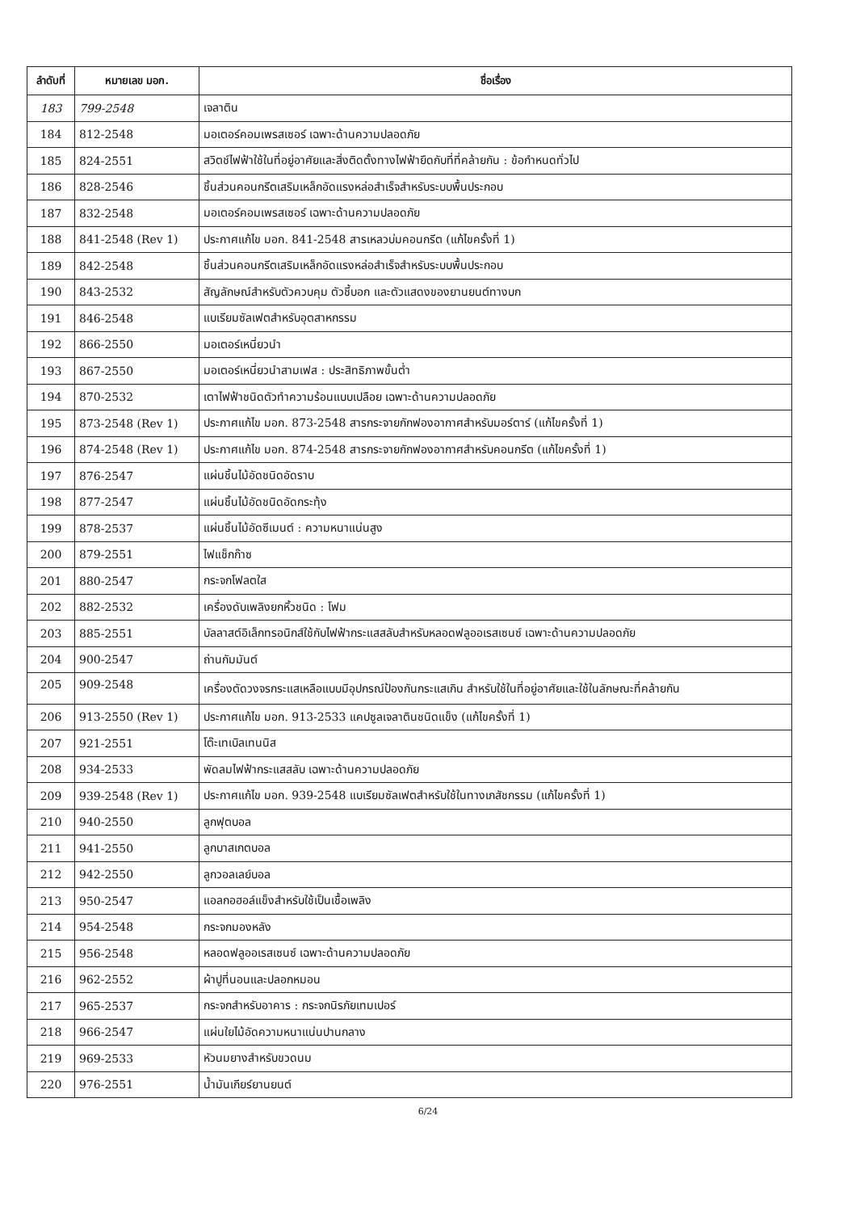| ลำดับที่ | หมายเลข มอก. | ชื่อเรื่อง |
| --- | --- | --- |
| 183 | 799-2548 | เจลาติน |
| 184 | 812-2548 | มอเตอร์คอมเพรสเซอร์ เฉพาะด้านความปลอดภัย |
| 185 | 824-2551 | สวิตช์ไฟฟ้าใช้ในที่อยู่อาศัยและสิ่งติดตั้งทางไฟฟ้ายึดกับที่ที่คล้ายกัน : ข้อกำหนดทั่วไป |
| 186 | 828-2546 | ชิ้นส่วนคอนกรีตเสริมเหล็กอัดแรงหล่อสำเร็จสำหรับระบบพื้นประกอบ |
| 187 | 832-2548 | มอเตอร์คอมเพรสเซอร์ เฉพาะด้านความปลอดภัย |
| 188 | 841-2548 (Rev 1) | ประกาศแก้ไข มอก. 841-2548 สารเหลวบ่มคอนกรีต (แก้ไขครั้งที่ 1) |
| 189 | 842-2548 | ชิ้นส่วนคอนกรีตเสริมเหล็กอัดแรงหล่อสำเร็จสำหรับระบบพื้นประกอบ |
| 190 | 843-2532 | สัญลักษณ์สำหรับตัวควบคุม ตัวชี้บอก และตัวแสดงของยานยนต์ทางบก |
| 191 | 846-2548 | แบเรียมซัลเฟตสำหรับอุตสาหกรรม |
| 192 | 866-2550 | มอเตอร์เหนี่ยวนำ |
| 193 | 867-2550 | มอเตอร์เหนี่ยวนำสามเฟส : ประสิทธิภาพขั้นต่ำ |
| 194 | 870-2532 | เตาไฟฟ้าชนิดตัวทำความร้อนแบบเปลือย เฉพาะด้านความปลอดภัย |
| 195 | 873-2548 (Rev 1) | ประกาศแก้ไข มอก. 873-2548 สารกระจายกักฟองอากาศสำหรับมอร์ตาร์ (แก้ไขครั้งที่ 1) |
| 196 | 874-2548 (Rev 1) | ประกาศแก้ไข มอก. 874-2548 สารกระจายกักฟองอากาศสำหรับคอนกรีต (แก้ไขครั้งที่ 1) |
| 197 | 876-2547 | แผ่นชิ้นไม้อัดชนิดอัดราบ |
| 198 | 877-2547 | แผ่นชิ้นไม้อัดชนิดอัดกระทุ้ง |
| 199 | 878-2537 | แผ่นชิ้นไม้อัดซีเมนต์ : ความหนาแน่นสูง |
| 200 | 879-2551 | ไฟแช็กก๊าซ |
| 201 | 880-2547 | กระจกโฟลตใส |
| 202 | 882-2532 | เครื่องดับเพลิงยกหิ้วชนิด : โฟม |
| 203 | 885-2551 | บัลลาสต์อิเล็กทรอนิกส์ใช้กับไฟฟ้ากระแสสลับสำหรับหลอดฟลูออเรสเซนซ์ เฉพาะด้านความปลอดภัย |
| 204 | 900-2547 | ถ่านกัมมันต์ |
| 205 | 909-2548 | เครื่องตัดวงจรกระแสเหลือแบบมีอุปกรณ์ป้องกันกระแสเกิน สำหรับใช้ในที่อยู่อาศัยและใช้ในลักษณะที่คล้ายกัน |
| 206 | 913-2550 (Rev 1) | ประกาศแก้ไข มอก. 913-2533 แคปซูลเจลาตินชนิดแข็ง (แก้ไขครั้งที่ 1) |
| 207 | 921-2551 | โต๊ะเทเบิลเทนนิส |
| 208 | 934-2533 | พัดลมไฟฟ้ากระแสสลับ เฉพาะด้านความปลอดภัย |
| 209 | 939-2548 (Rev 1) | ประกาศแก้ไข มอก. 939-2548 แบเรียมซัลเฟตสำหรับใช้ในทางเภสัชกรรม (แก้ไขครั้งที่ 1) |
| 210 | 940-2550 | ลูกฟุตบอล |
| 211 | 941-2550 | ลูกบาสเกตบอล |
| 212 | 942-2550 | ลูกวอลเลย์บอล |
| 213 | 950-2547 | แอลกอฮอล์แข็งสำหรับใช้เป็นเชื้อเพลิง |
| 214 | 954-2548 | กระจกมองหลัง |
| 215 | 956-2548 | หลอดฟลูออเรสเซนซ์ เฉพาะด้านความปลอดภัย |
| 216 | 962-2552 | ผ้าปูที่นอนและปลอกหมอน |
| 217 | 965-2537 | กระจกสำหรับอาคาร : กระจกนิรภัยเทมเปอร์ |
| 218 | 966-2547 | แผ่นใยไม้อัดความหนาแน่นปานกลาง |
| 219 | 969-2533 | หัวนมยางสำหรับขวดนม |
| 220 | 976-2551 | น้ำมันเกียร์ยานยนต์ |
6/24